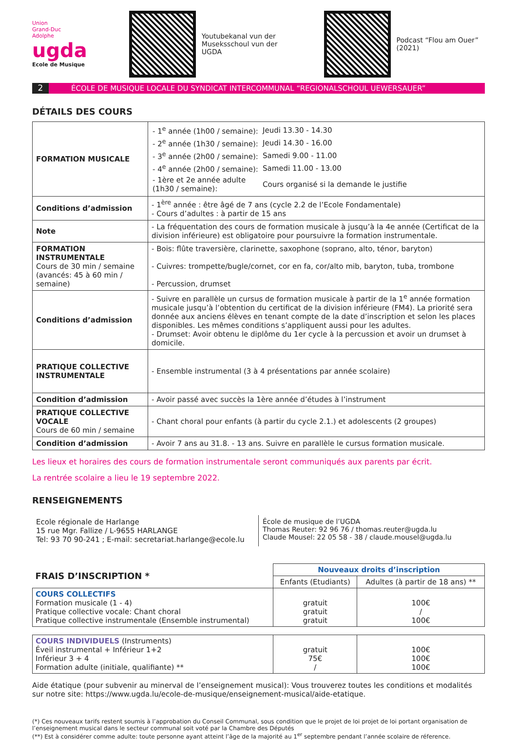Union
Grand-Duc
Adolphe
ugda
Ecole de Musique
Youtubekanal vun der Museksschoul vun der UGDA
Podcast “Flou am Ouer” (2021)
2
ÉCOLE DE MUSIQUE LOCALE DU SYNDICAT INTERCOMMUNAL “REGIONALSCHOUL UEWERSAUER”
DÉTAILS DES COURS
| FORMATION MUSICALE | / - 1<sup>e</sup> année (1h00 / semaine): / Jeudi 13.30 - 14.30 / / - 2<sup>e</sup> année (1h30 / semaine): / Jeudi 14.30 - 16.00 / / - 3<sup>e</sup> année (2h00 / semaine): / Samedi 9.00 - 11.00 / / - 4<sup>e</sup> année (2h00 / semaine): / Samedi 11.00 - 13.00 / / - 1ère et 2e année adulte (1h30 / semaine): / Cours organisé si la demande le justifie / |
| Conditions d’admission | - 1<sup>ère</sup> année : être âgé de 7 ans (cycle 2.2 de l’Ecole Fondamentale) - Cours d’adultes : à partir de 15 ans |
| Note | - La fréquentation des cours de formation musicale à jusqu’à la 4e année (Certificat de la division inférieure) est obligatoire pour poursuivre la formation instrumentale. |
| FORMATION INSTRUMENTALE Cours de 30 min / semaine (avancés: 45 à 60 min / semaine) | - Bois: flûte traversière, clarinette, saxophone (soprano, alto, ténor, baryton) - Cuivres: trompette/bugle/cornet, cor en fa, cor/alto mib, baryton, tuba, trombone - Percussion, drumset |
| Conditions d’admission | - Suivre en parallèle un cursus de formation musicale à partir de la 1<sup>e</sup> année formation musicale jusqu’à l’obtention du certificat de la division inférieure (FM4). La priorité sera donnée aux anciens élèves en tenant compte de la date d’inscription et selon les places disponibles. Les mêmes conditions s’appliquent aussi pour les adultes. - Drumset: Avoir obtenu le diplôme du 1er cycle à la percussion et avoir un drumset à domicile. |
| PRATIQUE COLLECTIVE INSTRUMENTALE | - Ensemble instrumental (3 à 4 présentations par année scolaire) |
| Condition d’admission | - Avoir passé avec succès la 1ère année d’études à l’instrument |
| PRATIQUE COLLECTIVE VOCALE Cours de 60 min / semaine | - Chant choral pour enfants (à partir du cycle 2.1.) et adolescents (2 groupes) |
| Condition d’admission | - Avoir 7 ans au 31.8. - 13 ans. Suivre en parallèle le cursus formation musicale. |
Les lieux et horaires des cours de formation instrumentale seront communiqués aux parents par écrit.
La rentrée scolaire a lieu le 19 septembre 2022.
RENSEIGNEMENTS
Ecole régionale de Harlange
15 rue Mgr. Fallize / L-9655 HARLANGE
Tel: 93 70 90-241 ; E-mail: secretariat.harlange@ecole.lu
École de musique de l’UGDA
Thomas Reuter: 92 96 76 / thomas.reuter@ugda.lu
Claude Mousel: 22 05 58 - 38 / claude.mousel@ugda.lu
| FRAIS D’INSCRIPTION * | Nouveaux droits d’inscription | |
| --- | --- | --- |
| | Enfants (Etudiants) | Adultes (à partir de 18 ans) ** |
| COURS COLLECTIFS Formation musicale (1 - 4) Pratique collective vocale: Chant choral Pratique collective instrumentale (Ensemble instrumental) | gratuit gratuit gratuit | 100€ / 100€ |
| COURS INDIVIDUELS (Instruments) Éveil instrumental + Inférieur 1+2 Inférieur 3 + 4 Formation adulte (initiale, qualifiante) ** | gratuit 75€ / | 100€ 100€ 100€ |
Aide étatique (pour subvenir au minerval de l’enseignement musical): Vous trouverez toutes les conditions et modalités sur notre site: https://www.ugda.lu/ecole-de-musique/enseignement-musical/aide-etatique.
(*) Ces nouveaux tarifs restent soumis à l’approbation du Conseil Communal, sous condition que le projet de loi projet de loi portant organisation de l’enseignement musical dans le secteur communal soit voté par la Chambre des Députés
(**) Est à considérer comme adulte: toute personne ayant atteint l’âge de la majorité au 1<sup>er</sup> septembre pendant l’année scolaire de réference.